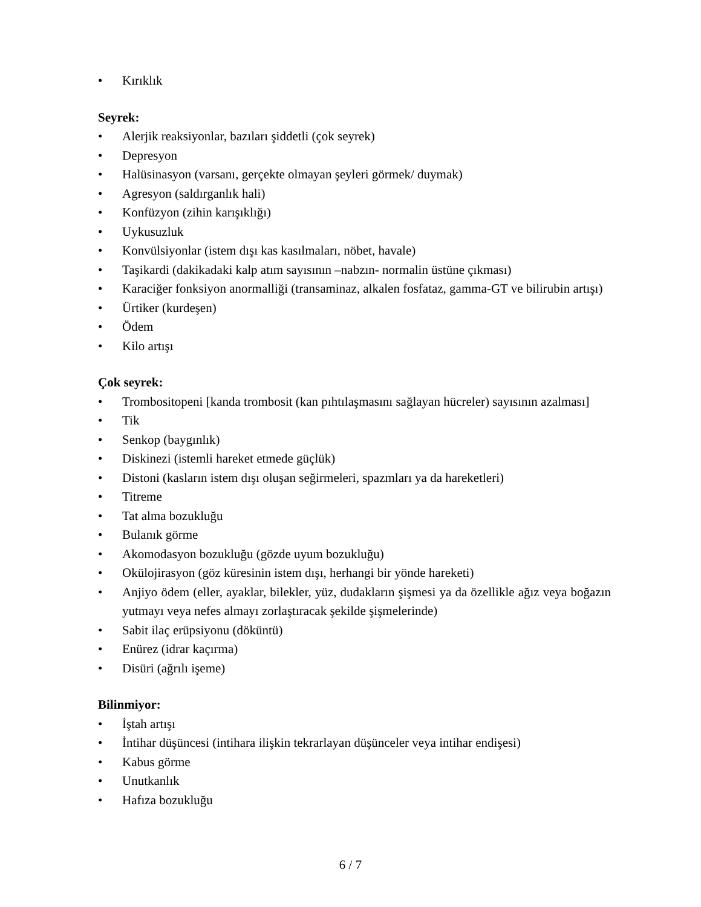• Kırıklık
Seyrek:
• Alerjik reaksiyonlar, bazıları şiddetli (çok seyrek)
• Depresyon
• Halüsinasyon (varsanı, gerçekte olmayan şeyleri görmek/ duymak)
• Agresyon (saldırganlık hali)
• Konfüzyon (zihin karışıklığı)
• Uykusuzluk
• Konvülsiyonlar (istem dışı kas kasılmaları, nöbet, havale)
• Taşikardi (dakikadaki kalp atım sayısının –nabzın- normalin üstüne çıkması)
• Karaciğer fonksiyon anormalliği (transaminaz, alkalen fosfataz, gamma-GT ve bilirubin artışı)
• Ürtiker (kurdeşen)
• Ödem
• Kilo artışı
Çok seyrek:
• Trombositopeni [kanda trombosit (kan pıhtılaşmasını sağlayan hücreler) sayısının azalması]
• Tik
• Senkop (baygınlık)
• Diskinezi (istemli hareket etmede güçlük)
• Distoni (kasların istem dışı oluşan seğirmeleri, spazmları ya da hareketleri)
• Titreme
• Tat alma bozukluğu
• Bulanık görme
• Akomodasyon bozukluğu (gözde uyum bozukluğu)
• Okülojirasyon (göz küresinin istem dışı, herhangi bir yönde hareketi)
• Anjiyo ödem (eller, ayaklar, bilekler, yüz, dudakların şişmesi ya da özellikle ağız veya boğazın yutmayı veya nefes almayı zorlaştıracak şekilde şişmelerinde)
• Sabit ilaç erüpsiyonu (döküntü)
• Enürez (idrar kaçırma)
• Disüri (ağrılı işeme)
Bilinmiyor:
• İştah artışı
• İntihar düşüncesi (intihara ilişkin tekrarlayan düşünceler veya intihar endişesi)
• Kabus görme
• Unutkanlık
• Hafıza bozukluğu
6 / 7